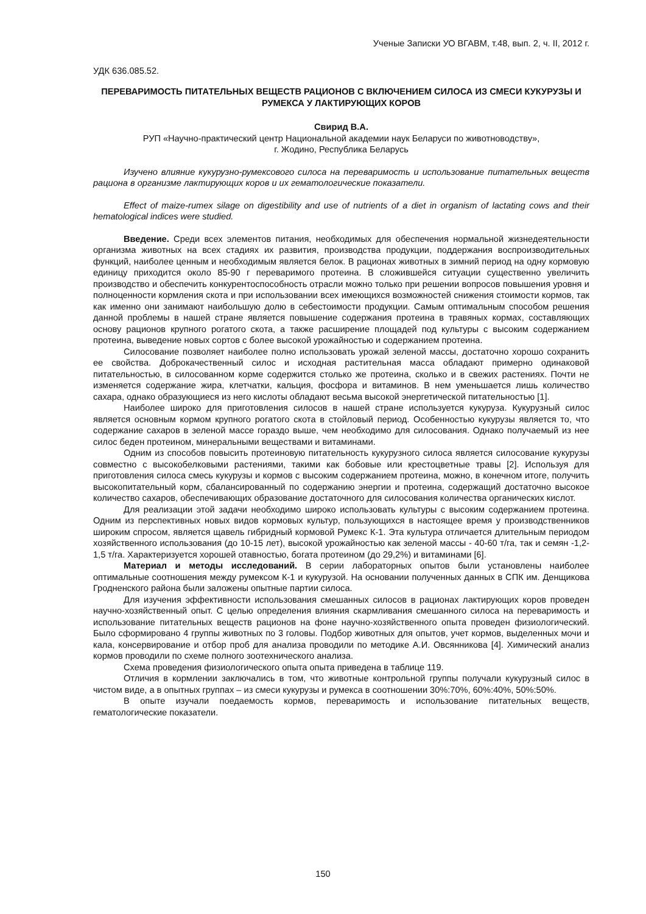Ученые Записки УО ВГАВМ, т.48, вып. 2, ч. II, 2012 г.
УДК 636.085.52.
ПЕРЕВАРИМОСТЬ ПИТАТЕЛЬНЫХ ВЕЩЕСТВ РАЦИОНОВ С ВКЛЮЧЕНИЕМ СИЛОСА ИЗ СМЕСИ КУКУРУЗЫ И РУМЕКСА У ЛАКТИРУЮЩИХ КОРОВ
Свирид В.А.
РУП «Научно-практический центр Национальной академии наук Беларуси по животноводству»,
г. Жодино, Республика Беларусь
Изучено влияние кукурузно-румексового силоса на переваримость и использование питательных веществ рациона в организме лактирующих коров и их гематологические показатели.
Effect of maize-rumex silage on digestibility and use of nutrients of a diet in organism of lactating cows and their hematological indices were studied.
Введение. Среди всех элементов питания, необходимых для обеспечения нормальной жизнедеятельности организма животных на всех стадиях их развития, производства продукции, поддержания воспроизводительных функций, наиболее ценным и необходимым является белок. В рационах животных в зимний период на одну кормовую единицу приходится около 85-90 г переваримого протеина. В сложившейся ситуации существенно увеличить производство и обеспечить конкурентоспособность отрасли можно только при решении вопросов повышения уровня и полноценности кормления скота и при использовании всех имеющихся возможностей снижения стоимости кормов, так как именно они занимают наибольшую долю в себестоимости продукции. Самым оптимальным способом решения данной проблемы в нашей стране является повышение содержания протеина в травяных кормах, составляющих основу рационов крупного рогатого скота, а также расширение площадей под культуры с высоким содержанием протеина, выведение новых сортов с более высокой урожайностью и содержанием протеина.
Силосование позволяет наиболее полно использовать урожай зеленой массы, достаточно хорошо сохранить ее свойства. Доброкачественный силос и исходная растительная масса обладают примерно одинаковой питательностью, в силосованном корме содержится столько же протеина, сколько и в свежих растениях. Почти не изменяется содержание жира, клетчатки, кальция, фосфора и витаминов. В нем уменьшается лишь количество сахара, однако образующиеся из него кислоты обладают весьма высокой энергетической питательностью [1].
Наиболее широко для приготовления силосов в нашей стране используется кукуруза. Кукурузный силос является основным кормом крупного рогатого скота в стойловый период. Особенностью кукурузы является то, что содержание сахаров в зеленой массе гораздо выше, чем необходимо для силосования. Однако получаемый из нее силос беден протеином, минеральными веществами и витаминами.
Одним из способов повысить протеиновую питательность кукурузного силоса является силосование кукурузы совместно с высокобелковыми растениями, такими как бобовые или крестоцветные травы [2]. Используя для приготовления силоса смесь кукурузы и кормов с высоким содержанием протеина, можно, в конечном итоге, получить высокопитательный корм, сбалансированный по содержанию энергии и протеина, содержащий достаточно высокое количество сахаров, обеспечивающих образование достаточного для силосования количества органических кислот.
Для реализации этой задачи необходимо широко использовать культуры с высоким содержанием протеина. Одним из перспективных новых видов кормовых культур, пользующихся в настоящее время у производственников широким спросом, является щавель гибридный кормовой Румекс К-1. Эта культура отличается длительным периодом хозяйственного использования (до 10-15 лет), высокой урожайностью как зеленой массы - 40-60 т/га, так и семян -1,2-1,5 т/га. Характеризуется хорошей отавностью, богата протеином (до 29,2%) и витаминами [6].
Материал и методы исследований. В серии лабораторных опытов были установлены наиболее оптимальные соотношения между румексом К-1 и кукурузой. На основании полученных данных в СПК им. Денщикова Гродненского района были заложены опытные партии силоса.
Для изучения эффективности использования смешанных силосов в рационах лактирующих коров проведен научно-хозяйственный опыт. С целью определения влияния скармливания смешанного силоса на переваримость и использование питательных веществ рационов на фоне научно-хозяйственного опыта проведен физиологический. Было сформировано 4 группы животных по 3 головы. Подбор животных для опытов, учет кормов, выделенных мочи и кала, консервирование и отбор проб для анализа проводили по методике А.И. Овсянникова [4]. Химический анализ кормов проводили по схеме полного зоотехнического анализа.
Схема проведения физиологического опыта опыта приведена в таблице 119.
Отличия в кормлении заключались в том, что животные контрольной группы получали кукурузный силос в чистом виде, а в опытных группах – из смеси кукурузы и румекса в соотношении 30%:70%, 60%:40%, 50%:50%.
В опыте изучали поедаемость кормов, переваримость и использование питательных веществ, гематологические показатели.
150